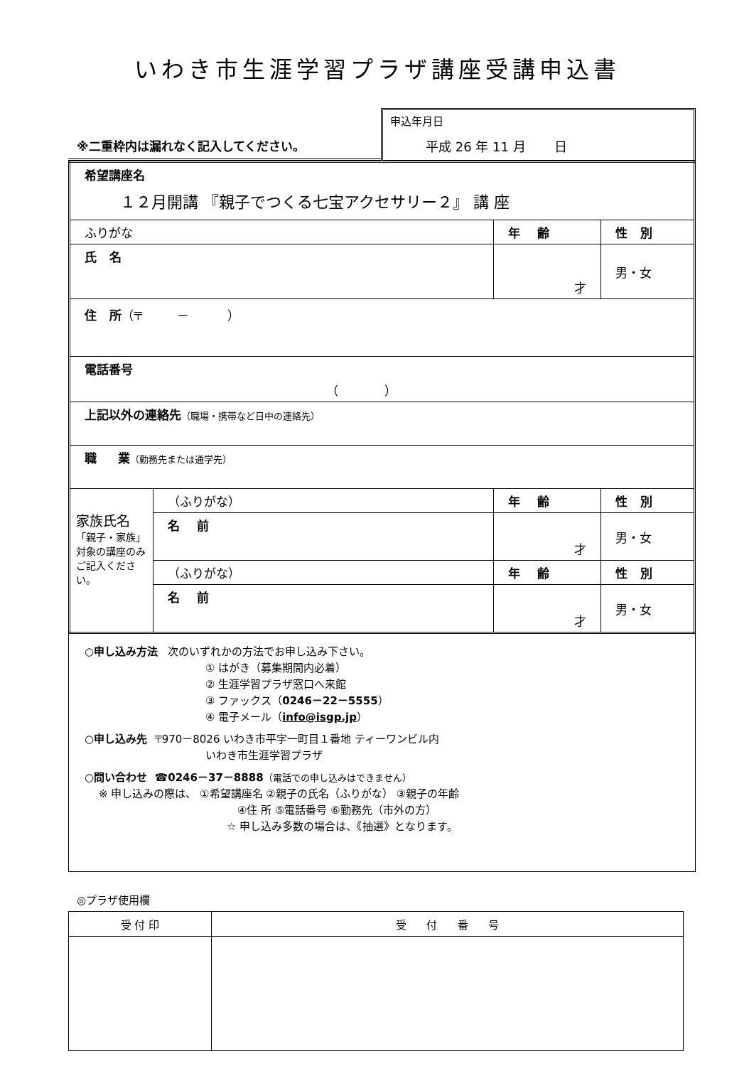いわき市生涯学習プラザ講座受講申込書
※二重枠内は漏れなく記入してください。
申込年月日
平成 26 年 11 月 日
| 希望講座名 １２月開講 『親子でつくる七宝アクセサリー２』 講 座 | | | |
| ふりがな | | 年 齢 | 性 別 |
| 氏 名 | | 才 | 男・女 |
| 住 所 （〒 － ） | | | |
| 電話番号 （ ） | | | |
| 上記以外の連絡先 （職場・携帯など日中の連絡先） | | | |
| 職 業 （勤務先または通学先） | | | |
| 家族氏名 「親子・家族」対象の講座のみご記入ください。 | （ふりがな） | 年 齢 | 性 別 |
| | 名 前 | 才 | 男・女 |
| | （ふりがな） | 年 齢 | 性 別 |
| | 名 前 | 才 | 男・女 |
○申し込み方法 次のいずれかの方法でお申し込み下さい。
① はがき（募集期間内必着）
② 生涯学習プラザ窓口へ来館
③ ファックス（0246－22－5555）
④ 電子メール（info@isgp.jp）
○申し込み先 〒970－8026 いわき市平字一町目１番地 ティーワンビル内
いわき市生涯学習プラザ
○問い合わせ ☎0246－37－8888（電話での申し込みはできません）
※ 申し込みの際は、 ①希望講座名 ②親子の氏名（ふりがな） ③親子の年齢
④住 所 ⑤電話番号 ⑥勤務先（市外の方）
☆ 申し込み多数の場合は、《抽選》となります。
◎プラザ使用欄
| 受 付 印 | 受 付 番 号 |